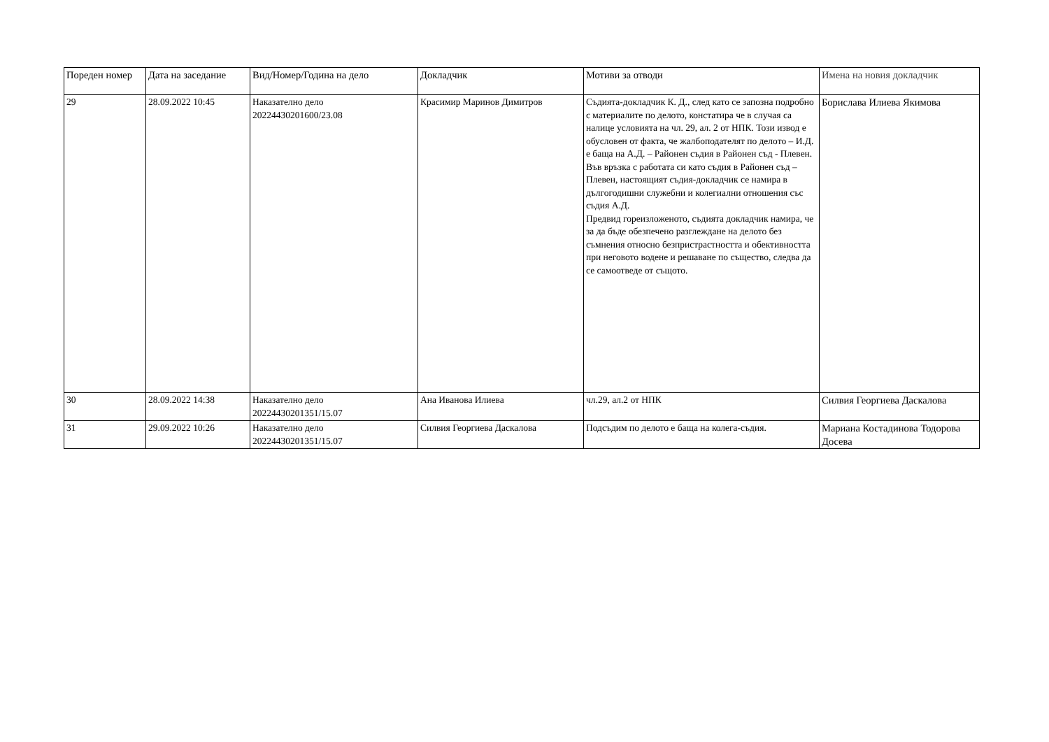| Пореден номер | Дата на заседание | Вид/Номер/Година на дело | Докладчик | Мотиви за отводи | Имена на новия докладчик |
| --- | --- | --- | --- | --- | --- |
| 29 | 28.09.2022 10:45 | Наказателно дело 20224430201600/23.08 | Красимир Маринов Димитров | Съдията-докладчик К. Д., след като се запозна подробно с материалите по делото, констатира че в случая са налице условията на чл. 29, ал. 2 от НПК. Този извод е обусловен от факта, че жалбоподателят по делото – И.Д. е баща на А.Д. – Районен съдия в Районен съд - Плевен. Във връзка с работата си като съдия в Районен съд – Плевен, настоящият съдия-докладчик се намира в дългогодишни служебни и колегиални отношения със съдия А.Д. Предвид гореизложеното, съдията докладчик намира, че за да бъде обезпечено разглеждане на делото без съмнения относно безпристрастността и обективността при неговото водене и решаване по същество, следва да се самоотведе от същото. | Борислава Илиева Якимова |
| 30 | 28.09.2022 14:38 | Наказателно дело 20224430201351/15.07 | Ана Иванова Илиева | чл.29, ал.2 от НПК | Силвия Георгиева Даскалова |
| 31 | 29.09.2022 10:26 | Наказателно дело 20224430201351/15.07 | Силвия Георгиева Даскалова | Подсъдим по делото е баща на колега-съдия. | Мариана Костадинова Тодорова Досева |